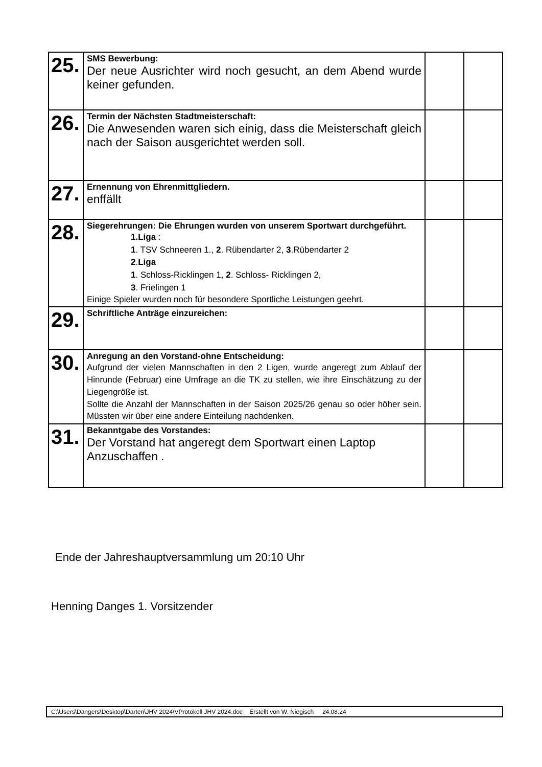| 25. | SMS Bewerbung: Der neue Ausrichter wird noch gesucht, an dem Abend wurde keiner gefunden. | | |
| 26. | Termin der Nächsten Stadtmeisterschaft: Die Anwesenden waren sich einig, dass die Meisterschaft gleich nach der Saison ausgerichtet werden soll. | | |
| 27. | Ernennung von Ehrenmittgliedern. enffällt | | |
| 28. | Siegerehrungen: Die Ehrungen wurden von unserem Sportwart durchgeführt. 1.Liga : 1 . TSV Schneeren 1., 2 . Rübendarter 2, 3 .Rübendarter 2 2 . Liga 1 . Schloss-Ricklingen 1, 2 . Schloss- Ricklingen 2, 3 . Frielingen 1 Einige Spieler wurden noch für besondere Sportliche Leistungen geehrt. | | |
| 29. | Schriftliche Anträge einzureichen: | | |
| 30. | Anregung an den Vorstand-ohne Entscheidung: Aufgrund der vielen Mannschaften in den 2 Ligen, wurde angeregt zum Ablauf der Hinrunde (Februar) eine Umfrage an die TK zu stellen, wie ihre Einschätzung zu der Liegengröße ist. Sollte die Anzahl der Mannschaften in der Saison 2025/26 genau so oder höher sein. Müssten wir über eine andere Einteilung nachdenken. | | |
| 31. | Bekanntgabe des Vorstandes: Der Vorstand hat angeregt dem Sportwart einen Laptop Anzuschaffen . | | |
Ende der Jahreshauptversammlung um 20:10 Uhr
Henning Danges 1. Vorsitzender
C:\Users\Dangers\Desktop\Darten\JHV 2024\VProtokoll JHV 2024.doc Erstellt von W. Niegisch 24.08.24